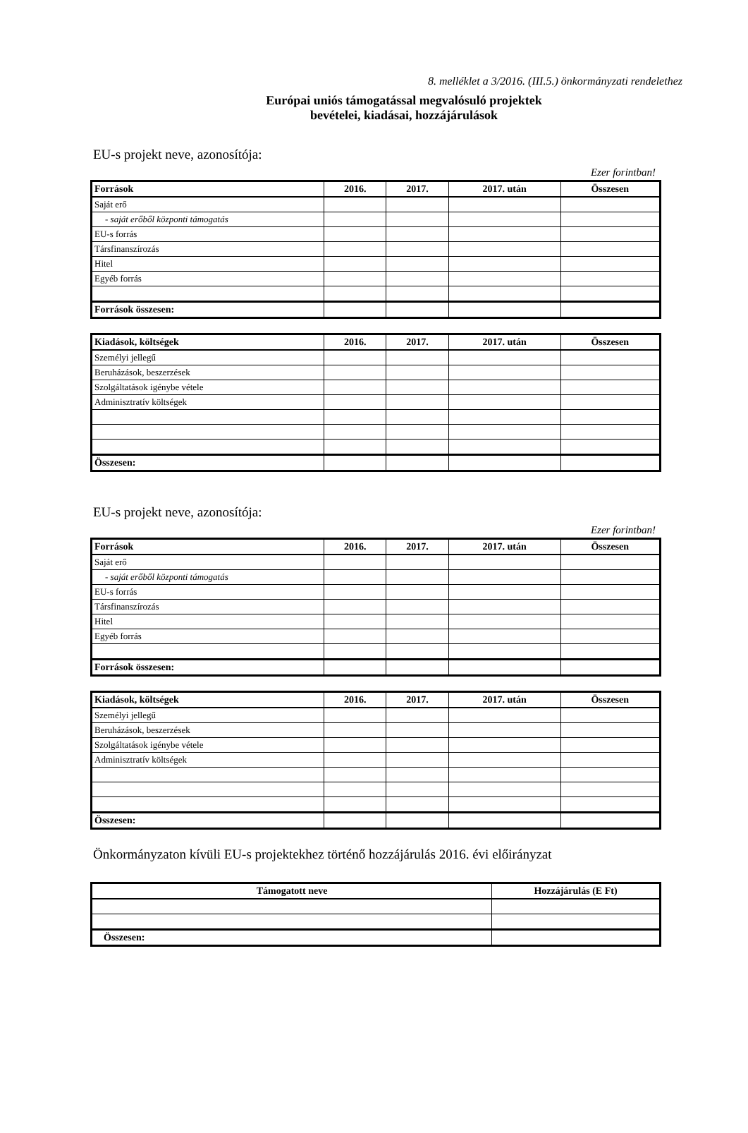8. melléklet a 3/2016. (III.5.) önkormányzati rendelethez
Európai uniós támogatással megvalósuló projektek
bevételei, kiadásai, hozzájárulások
EU-s projekt neve, azonosítója:
Ezer forintban!
| Források | 2016. | 2017. | 2017. után | Összesen |
| --- | --- | --- | --- | --- |
| Saját erő | | | | |
| - saját erőből központi támogatás | | | | |
| EU-s forrás | | | | |
| Társfinanszírozás | | | | |
| Hitel | | | | |
| Egyéb forrás | | | | |
| Források összesen: | | | | |
| Kiadások, költségek | 2016. | 2017. | 2017. után | Összesen |
| --- | --- | --- | --- | --- |
| Személyi jellegű | | | | |
| Beruházások, beszerzések | | | | |
| Szolgáltatások igénybe vétele | | | | |
| Adminisztratív költségek | | | | |
| Összesen: | | | | |
EU-s projekt neve, azonosítója:
Ezer forintban!
| Források | 2016. | 2017. | 2017. után | Összesen |
| --- | --- | --- | --- | --- |
| Saját erő | | | | |
| - saját erőből központi támogatás | | | | |
| EU-s forrás | | | | |
| Társfinanszírozás | | | | |
| Hitel | | | | |
| Egyéb forrás | | | | |
| Források összesen: | | | | |
| Kiadások, költségek | 2016. | 2017. | 2017. után | Összesen |
| --- | --- | --- | --- | --- |
| Személyi jellegű | | | | |
| Beruházások, beszerzések | | | | |
| Szolgáltatások igénybe vétele | | | | |
| Adminisztratív költségek | | | | |
| Összesen: | | | | |
Önkormányzaton kívüli EU-s projektekhez történő hozzájárulás 2016. évi előirányzat
| Támogatott neve | Hozzájárulás (E Ft) |
| --- | --- |
| Összesen: | |